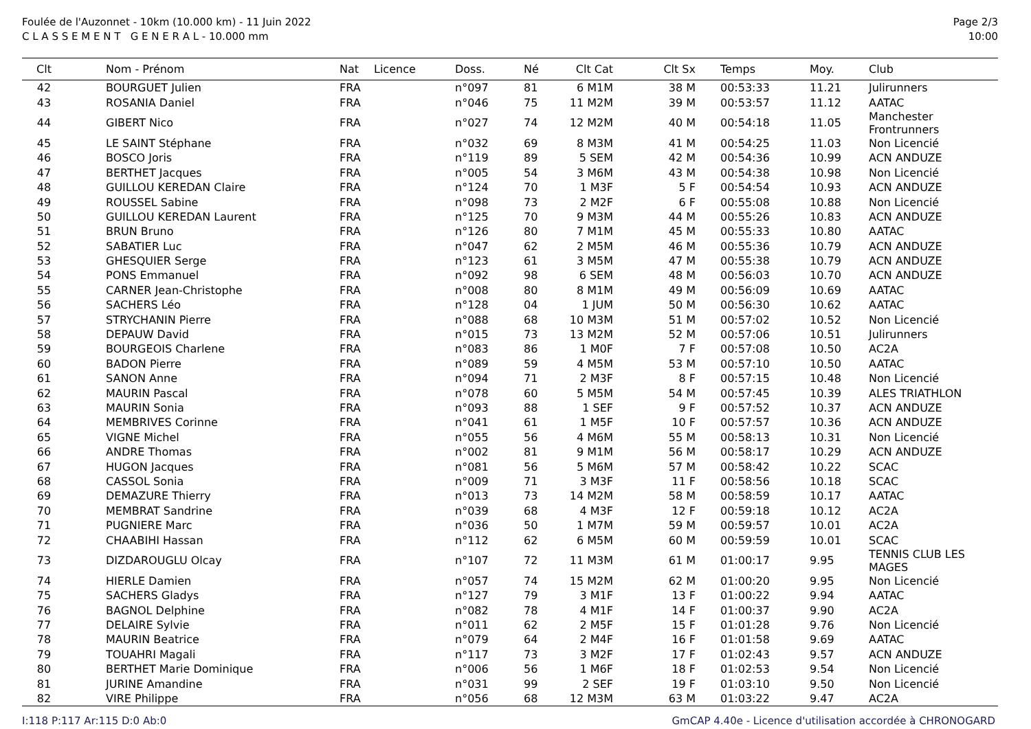Foulée de l'Auzonnet - 10km (10.000 km) - 11 Juin 2022
C L A S S E M E N T G E N E R A L - 10.000 mm
Page 2/3
10:00
| Clt | Nom - Prénom | Nat | Licence | Doss. | Né | Clt Cat | Clt Sx | Temps | Moy. | Club |
| --- | --- | --- | --- | --- | --- | --- | --- | --- | --- | --- |
| 42 | BOURGUET Julien | FRA | | n°097 | 81 | 6 M1M | 38 M | 00:53:33 | 11.21 | Julirunners |
| 43 | ROSANIA Daniel | FRA | | n°046 | 75 | 11 M2M | 39 M | 00:53:57 | 11.12 | AATAC |
| 44 | GIBERT Nico | FRA | | n°027 | 74 | 12 M2M | 40 M | 00:54:18 | 11.05 | Manchester Frontrunners |
| 45 | LE SAINT Stéphane | FRA | | n°032 | 69 | 8 M3M | 41 M | 00:54:25 | 11.03 | Non Licencié |
| 46 | BOSCO Joris | FRA | | n°119 | 89 | 5 SEM | 42 M | 00:54:36 | 10.99 | ACN ANDUZE |
| 47 | BERTHET Jacques | FRA | | n°005 | 54 | 3 M6M | 43 M | 00:54:38 | 10.98 | Non Licencié |
| 48 | GUILLOU KEREDAN Claire | FRA | | n°124 | 70 | 1 M3F | 5 F | 00:54:54 | 10.93 | ACN ANDUZE |
| 49 | ROUSSEL Sabine | FRA | | n°098 | 73 | 2 M2F | 6 F | 00:55:08 | 10.88 | Non Licencié |
| 50 | GUILLOU KEREDAN Laurent | FRA | | n°125 | 70 | 9 M3M | 44 M | 00:55:26 | 10.83 | ACN ANDUZE |
| 51 | BRUN Bruno | FRA | | n°126 | 80 | 7 M1M | 45 M | 00:55:33 | 10.80 | AATAC |
| 52 | SABATIER Luc | FRA | | n°047 | 62 | 2 M5M | 46 M | 00:55:36 | 10.79 | ACN ANDUZE |
| 53 | GHESQUIER Serge | FRA | | n°123 | 61 | 3 M5M | 47 M | 00:55:38 | 10.79 | ACN ANDUZE |
| 54 | PONS Emmanuel | FRA | | n°092 | 98 | 6 SEM | 48 M | 00:56:03 | 10.70 | ACN ANDUZE |
| 55 | CARNER Jean-Christophe | FRA | | n°008 | 80 | 8 M1M | 49 M | 00:56:09 | 10.69 | AATAC |
| 56 | SACHERS Léo | FRA | | n°128 | 04 | 1 JUM | 50 M | 00:56:30 | 10.62 | AATAC |
| 57 | STRYCHANIN Pierre | FRA | | n°088 | 68 | 10 M3M | 51 M | 00:57:02 | 10.52 | Non Licencié |
| 58 | DEPAUW David | FRA | | n°015 | 73 | 13 M2M | 52 M | 00:57:06 | 10.51 | Julirunners |
| 59 | BOURGEOIS Charlene | FRA | | n°083 | 86 | 1 M0F | 7 F | 00:57:08 | 10.50 | AC2A |
| 60 | BADON Pierre | FRA | | n°089 | 59 | 4 M5M | 53 M | 00:57:10 | 10.50 | AATAC |
| 61 | SANON Anne | FRA | | n°094 | 71 | 2 M3F | 8 F | 00:57:15 | 10.48 | Non Licencié |
| 62 | MAURIN Pascal | FRA | | n°078 | 60 | 5 M5M | 54 M | 00:57:45 | 10.39 | ALES TRIATHLON |
| 63 | MAURIN Sonia | FRA | | n°093 | 88 | 1 SEF | 9 F | 00:57:52 | 10.37 | ACN ANDUZE |
| 64 | MEMBRIVES Corinne | FRA | | n°041 | 61 | 1 M5F | 10 F | 00:57:57 | 10.36 | ACN ANDUZE |
| 65 | VIGNE Michel | FRA | | n°055 | 56 | 4 M6M | 55 M | 00:58:13 | 10.31 | Non Licencié |
| 66 | ANDRE Thomas | FRA | | n°002 | 81 | 9 M1M | 56 M | 00:58:17 | 10.29 | ACN ANDUZE |
| 67 | HUGON Jacques | FRA | | n°081 | 56 | 5 M6M | 57 M | 00:58:42 | 10.22 | SCAC |
| 68 | CASSOL Sonia | FRA | | n°009 | 71 | 3 M3F | 11 F | 00:58:56 | 10.18 | SCAC |
| 69 | DEMAZURE Thierry | FRA | | n°013 | 73 | 14 M2M | 58 M | 00:58:59 | 10.17 | AATAC |
| 70 | MEMBRAT Sandrine | FRA | | n°039 | 68 | 4 M3F | 12 F | 00:59:18 | 10.12 | AC2A |
| 71 | PUGNIERE Marc | FRA | | n°036 | 50 | 1 M7M | 59 M | 00:59:57 | 10.01 | AC2A |
| 72 | CHAABIHI Hassan | FRA | | n°112 | 62 | 6 M5M | 60 M | 00:59:59 | 10.01 | SCAC |
| 73 | DIZDAROUGLU Olcay | FRA | | n°107 | 72 | 11 M3M | 61 M | 01:00:17 | 9.95 | TENNIS CLUB LES MAGES |
| 74 | HIERLE Damien | FRA | | n°057 | 74 | 15 M2M | 62 M | 01:00:20 | 9.95 | Non Licencié |
| 75 | SACHERS Gladys | FRA | | n°127 | 79 | 3 M1F | 13 F | 01:00:22 | 9.94 | AATAC |
| 76 | BAGNOL Delphine | FRA | | n°082 | 78 | 4 M1F | 14 F | 01:00:37 | 9.90 | AC2A |
| 77 | DELAIRE Sylvie | FRA | | n°011 | 62 | 2 M5F | 15 F | 01:01:28 | 9.76 | Non Licencié |
| 78 | MAURIN Beatrice | FRA | | n°079 | 64 | 2 M4F | 16 F | 01:01:58 | 9.69 | AATAC |
| 79 | TOUAHRI Magali | FRA | | n°117 | 73 | 3 M2F | 17 F | 01:02:43 | 9.57 | ACN ANDUZE |
| 80 | BERTHET Marie Dominique | FRA | | n°006 | 56 | 1 M6F | 18 F | 01:02:53 | 9.54 | Non Licencié |
| 81 | JURINE Amandine | FRA | | n°031 | 99 | 2 SEF | 19 F | 01:03:10 | 9.50 | Non Licencié |
| 82 | VIRE Philippe | FRA | | n°056 | 68 | 12 M3M | 63 M | 01:03:22 | 9.47 | AC2A |
I:118 P:117 Ar:115 D:0 Ab:0 GmCAP 4.40e - Licence d'utilisation accordée à CHRONOGARD